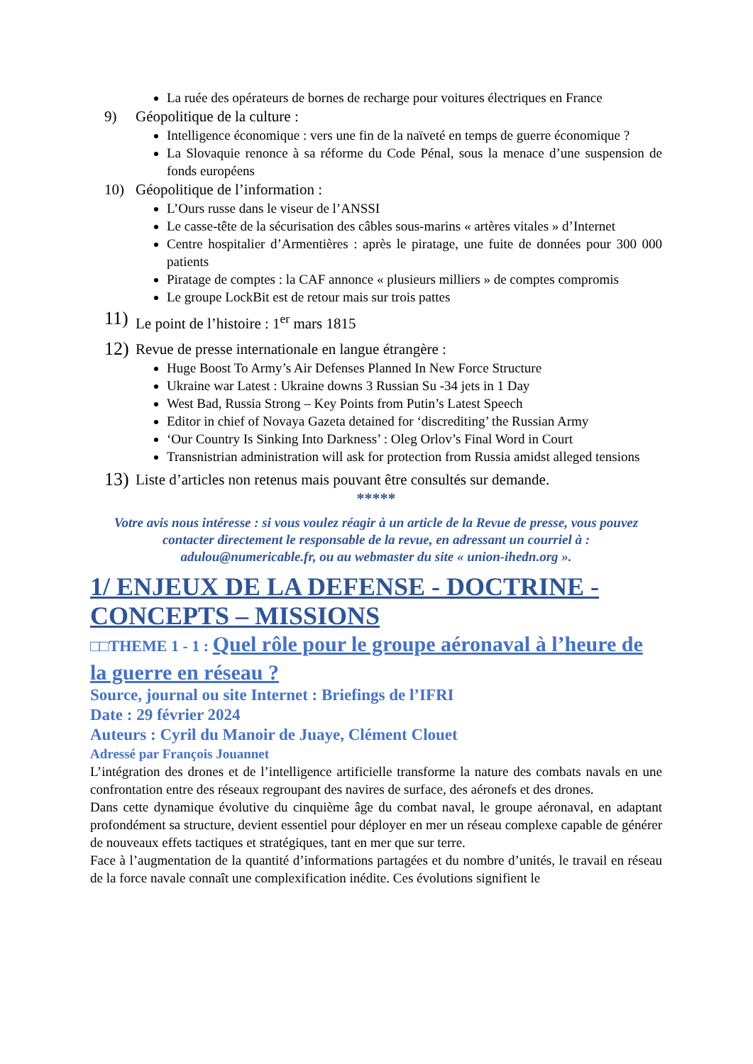La ruée des opérateurs de bornes de recharge pour voitures électriques en France
9) Géopolitique de la culture :
Intelligence économique : vers une fin de la naïveté en temps de guerre économique ?
La Slovaquie renonce à sa réforme du Code Pénal, sous la menace d’une suspension de fonds européens
10) Géopolitique de l’information :
L’Ours russe dans le viseur de l’ANSSI
Le casse-tête de la sécurisation des câbles sous-marins « artères vitales » d’Internet
Centre hospitalier d’Armentières : après le piratage, une fuite de données pour 300 000 patients
Piratage de comptes : la CAF annonce « plusieurs milliers » de comptes compromis
Le groupe LockBit est de retour mais sur trois pattes
11) Le point de l’histoire : 1<sup>er</sup> mars 1815
12) Revue de presse internationale en langue étrangère :
Huge Boost To Army’s Air Defenses Planned In New Force Structure
Ukraine war Latest : Ukraine downs 3 Russian Su -34 jets in 1 Day
West Bad, Russia Strong – Key Points from Putin’s Latest Speech
Editor in chief of Novaya Gazeta detained for ‘discrediting’ the Russian Army
‘Our Country Is Sinking Into Darkness’ : Oleg Orlov’s Final Word in Court
Transnistrian administration will ask for protection from Russia amidst alleged tensions
13) Liste d’articles non retenus mais pouvant être consultés sur demande.
*****
Votre avis nous intéresse : si vous voulez réagir à un article de la Revue de presse, vous pouvez contacter directement le responsable de la revue, en adressant un courriel à : adulou@numericable.fr, ou au webmaster du site « union-ihedn.org ».
1/ ENJEUX DE LA DEFENSE - DOCTRINE - CONCEPTS – MISSIONS
□□THEME 1 - 1 : Quel rôle pour le groupe aéronaval à l’heure de la guerre en réseau ?
Source, journal ou site Internet : Briefings de l’IFRI
Date : 29 février 2024
Auteurs : Cyril du Manoir de Juaye, Clément Clouet
Adressé par François Jouannet
L’intégration des drones et de l’intelligence artificielle transforme la nature des combats navals en une confrontation entre des réseaux regroupant des navires de surface, des aéronefs et des drones.
Dans cette dynamique évolutive du cinquième âge du combat naval, le groupe aéronaval, en adaptant profondément sa structure, devient essentiel pour déployer en mer un réseau complexe capable de générer de nouveaux effets tactiques et stratégiques, tant en mer que sur terre.
Face à l’augmentation de la quantité d’informations partagées et du nombre d’unités, le travail en réseau de la force navale connaît une complexification inédite. Ces évolutions signifient le